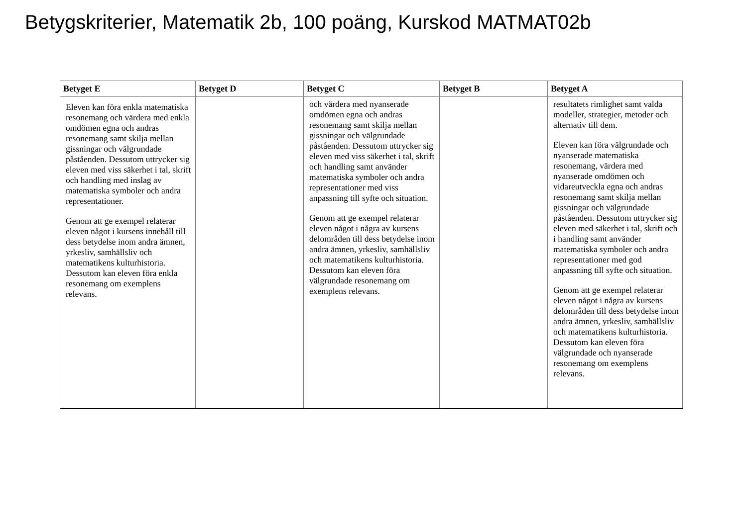Betygskriterier, Matematik 2b, 100 poäng, Kurskod MATMAT02b
| Betyget E | Betyget D | Betyget C | Betyget B | Betyget A |
| --- | --- | --- | --- | --- |
| Eleven kan föra enkla matematiska resonemang och värdera med enkla omdömen egna och andras resonemang samt skilja mellan gissningar och välgrundade påståenden. Dessutom uttrycker sig eleven med viss säkerhet i tal, skrift och handling med inslag av matematiska symboler och andra representationer. Genom att ge exempel relaterar eleven något i kursens innehåll till dess betydelse inom andra ämnen, yrkesliv, samhällsliv och matematikens kulturhistoria. Dessutom kan eleven föra enkla resonemang om exemplens relevans. | | och värdera med nyanserade omdömen egna och andras resonemang samt skilja mellan gissningar och välgrundade påståenden. Dessutom uttrycker sig eleven med viss säkerhet i tal, skrift och handling samt använder matematiska symboler och andra representationer med viss anpassning till syfte och situation. Genom att ge exempel relaterar eleven något i några av kursens delområden till dess betydelse inom andra ämnen, yrkesliv, samhällsliv och matematikens kulturhistoria. Dessutom kan eleven föra välgrundade resonemang om exemplens relevans. | | resultatets rimlighet samt valda modeller, strategier, metoder och alternativ till dem. Eleven kan föra välgrundade och nyanserade matematiska resonemang, värdera med nyanserade omdömen och vidareutveckla egna och andras resonemang samt skilja mellan gissningar och välgrundade påståenden. Dessutom uttrycker sig eleven med säkerhet i tal, skrift och i handling samt använder matematiska symboler och andra representationer med god anpassning till syfte och situation. Genom att ge exempel relaterar eleven något i några av kursens delområden till dess betydelse inom andra ämnen, yrkesliv, samhällsliv och matematikens kulturhistoria. Dessutom kan eleven föra välgrundade och nyanserade resonemang om exemplens relevans. |